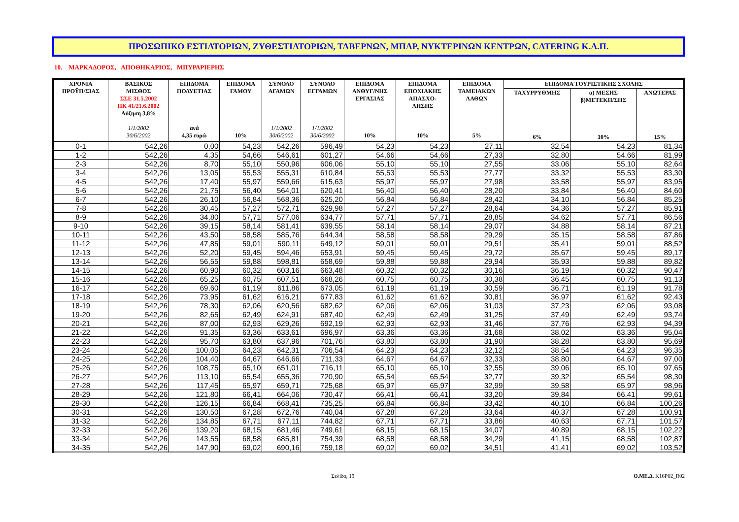ΠΡΟΣΩΠΙΚΟ ΕΣΤΙΑΤΟΡΙΩΝ, ΖΥΘΕΣΤΙΑΤΟΡΙΩΝ, ΤΑΒΕΡΝΩΝ, ΜΠΑΡ, ΝΥΚΤΕΡΙΝΩΝ ΚΕΝΤΡΩΝ, CATERING Κ.Α.Π.
10. ΜΑΡΚΑΔΟΡΟΣ, ΑΠΟΘΗΚΑΡΙΟΣ, ΜΠΥΡΑΡΙΕΡΗΣ
| ΧΡΟΝΙΑ ΠΡΟΫΠ/ΣΙΑΣ | ΒΑΣΙΚΟΣ ΜΙΣΘΟΣ ΣΣΕ 31.5.2002 ΠΚ 41/21.6.2002 Αύξηση 3,8% 1/1/2002 30/6/2002 | ΕΠΙΔΟΜΑ ΠΟΛΥΕΤΙΑΣ ανά 4,35 ευρώ | ΕΠΙΔΟΜΑ ΓΑΜΟΥ 10% | ΣΥΝΟΛΟ ΑΓΑΜΩΝ 1/1/2002 30/6/2002 | ΣΥΝΟΛΟ ΕΓΓΑΜΩΝ 1/1/2002 30/6/2002 | ΕΠΙΔΟΜΑ ΑΝΘΥΓ/ΝΗΣ ΕΡΓΑΣΙΑΣ 10% | ΕΠΙΔΟΜΑ ΕΠΟΧΙΑΚΗΣ ΑΠΑΣΧΟ- ΛΗΣΗΣ 10% | ΕΠΙΔΟΜΑ ΤΑΜΕΙΑΚΩΝ ΛΑΘΩΝ 5% | ΕΠΙΔΟΜΑ ΤΟΥΡΙΣΤΙΚΗΣ ΣΧΟΛΗΣ | | |
| --- | --- | --- | --- | --- | --- | --- | --- | --- | --- | --- | --- |
| | | | | | | | | | ΤΑΧΥΡΡΥΘΜΗΣ 6% | α) ΜΕΣΗΣ β)ΜΕΤΕΚΠ/ΣΗΣ 10% | ΑΝΩΤΕΡΑΣ 15% |
| 0-1 | 542,26 | 0,00 | 54,23 | 542,26 | 596,49 | 54,23 | 54,23 | 27,11 | 32,54 | 54,23 | 81,34 |
| 1-2 | 542,26 | 4,35 | 54,66 | 546,61 | 601,27 | 54,66 | 54,66 | 27,33 | 32,80 | 54,66 | 81,99 |
| 2-3 | 542,26 | 8,70 | 55,10 | 550,96 | 606,06 | 55,10 | 55,10 | 27,55 | 33,06 | 55,10 | 82,64 |
| 3-4 | 542,26 | 13,05 | 55,53 | 555,31 | 610,84 | 55,53 | 55,53 | 27,77 | 33,32 | 55,53 | 83,30 |
| 4-5 | 542,26 | 17,40 | 55,97 | 559,66 | 615,63 | 55,97 | 55,97 | 27,98 | 33,58 | 55,97 | 83,95 |
| 5-6 | 542,26 | 21,75 | 56,40 | 564,01 | 620,41 | 56,40 | 56,40 | 28,20 | 33,84 | 56,40 | 84,60 |
| 6-7 | 542,26 | 26,10 | 56,84 | 568,36 | 625,20 | 56,84 | 56,84 | 28,42 | 34,10 | 56,84 | 85,25 |
| 7-8 | 542,26 | 30,45 | 57,27 | 572,71 | 629,98 | 57,27 | 57,27 | 28,64 | 34,36 | 57,27 | 85,91 |
| 8-9 | 542,26 | 34,80 | 57,71 | 577,06 | 634,77 | 57,71 | 57,71 | 28,85 | 34,62 | 57,71 | 86,56 |
| 9-10 | 542,26 | 39,15 | 58,14 | 581,41 | 639,55 | 58,14 | 58,14 | 29,07 | 34,88 | 58,14 | 87,21 |
| 10-11 | 542,26 | 43,50 | 58,58 | 585,76 | 644,34 | 58,58 | 58,58 | 29,29 | 35,15 | 58,58 | 87,86 |
| 11-12 | 542,26 | 47,85 | 59,01 | 590,11 | 649,12 | 59,01 | 59,01 | 29,51 | 35,41 | 59,01 | 88,52 |
| 12-13 | 542,26 | 52,20 | 59,45 | 594,46 | 653,91 | 59,45 | 59,45 | 29,72 | 35,67 | 59,45 | 89,17 |
| 13-14 | 542,26 | 56,55 | 59,88 | 598,81 | 658,69 | 59,88 | 59,88 | 29,94 | 35,93 | 59,88 | 89,82 |
| 14-15 | 542,26 | 60,90 | 60,32 | 603,16 | 663,48 | 60,32 | 60,32 | 30,16 | 36,19 | 60,32 | 90,47 |
| 15-16 | 542,26 | 65,25 | 60,75 | 607,51 | 668,26 | 60,75 | 60,75 | 30,38 | 36,45 | 60,75 | 91,13 |
| 16-17 | 542,26 | 69,60 | 61,19 | 611,86 | 673,05 | 61,19 | 61,19 | 30,59 | 36,71 | 61,19 | 91,78 |
| 17-18 | 542,26 | 73,95 | 61,62 | 616,21 | 677,83 | 61,62 | 61,62 | 30,81 | 36,97 | 61,62 | 92,43 |
| 18-19 | 542,26 | 78,30 | 62,06 | 620,56 | 682,62 | 62,06 | 62,06 | 31,03 | 37,23 | 62,06 | 93,08 |
| 19-20 | 542,26 | 82,65 | 62,49 | 624,91 | 687,40 | 62,49 | 62,49 | 31,25 | 37,49 | 62,49 | 93,74 |
| 20-21 | 542,26 | 87,00 | 62,93 | 629,26 | 692,19 | 62,93 | 62,93 | 31,46 | 37,76 | 62,93 | 94,39 |
| 21-22 | 542,26 | 91,35 | 63,36 | 633,61 | 696,97 | 63,36 | 63,36 | 31,68 | 38,02 | 63,36 | 95,04 |
| 22-23 | 542,26 | 95,70 | 63,80 | 637,96 | 701,76 | 63,80 | 63,80 | 31,90 | 38,28 | 63,80 | 95,69 |
| 23-24 | 542,26 | 100,05 | 64,23 | 642,31 | 706,54 | 64,23 | 64,23 | 32,12 | 38,54 | 64,23 | 96,35 |
| 24-25 | 542,26 | 104,40 | 64,67 | 646,66 | 711,33 | 64,67 | 64,67 | 32,33 | 38,80 | 64,67 | 97,00 |
| 25-26 | 542,26 | 108,75 | 65,10 | 651,01 | 716,11 | 65,10 | 65,10 | 32,55 | 39,06 | 65,10 | 97,65 |
| 26-27 | 542,26 | 113,10 | 65,54 | 655,36 | 720,90 | 65,54 | 65,54 | 32,77 | 39,32 | 65,54 | 98,30 |
| 27-28 | 542,26 | 117,45 | 65,97 | 659,71 | 725,68 | 65,97 | 65,97 | 32,99 | 39,58 | 65,97 | 98,96 |
| 28-29 | 542,26 | 121,80 | 66,41 | 664,06 | 730,47 | 66,41 | 66,41 | 33,20 | 39,84 | 66,41 | 99,61 |
| 29-30 | 542,26 | 126,15 | 66,84 | 668,41 | 735,25 | 66,84 | 66,84 | 33,42 | 40,10 | 66,84 | 100,26 |
| 30-31 | 542,26 | 130,50 | 67,28 | 672,76 | 740,04 | 67,28 | 67,28 | 33,64 | 40,37 | 67,28 | 100,91 |
| 31-32 | 542,26 | 134,85 | 67,71 | 677,11 | 744,82 | 67,71 | 67,71 | 33,86 | 40,63 | 67,71 | 101,57 |
| 32-33 | 542,26 | 139,20 | 68,15 | 681,46 | 749,61 | 68,15 | 68,15 | 34,07 | 40,89 | 68,15 | 102,22 |
| 33-34 | 542,26 | 143,55 | 68,58 | 685,81 | 754,39 | 68,58 | 68,58 | 34,29 | 41,15 | 68,58 | 102,87 |
| 34-35 | 542,26 | 147,90 | 69,02 | 690,16 | 759,18 | 69,02 | 69,02 | 34,51 | 41,41 | 69,02 | 103,52 |
Σελίδα, 19 Ο.ΜΕ.Δ. K16P02_R02